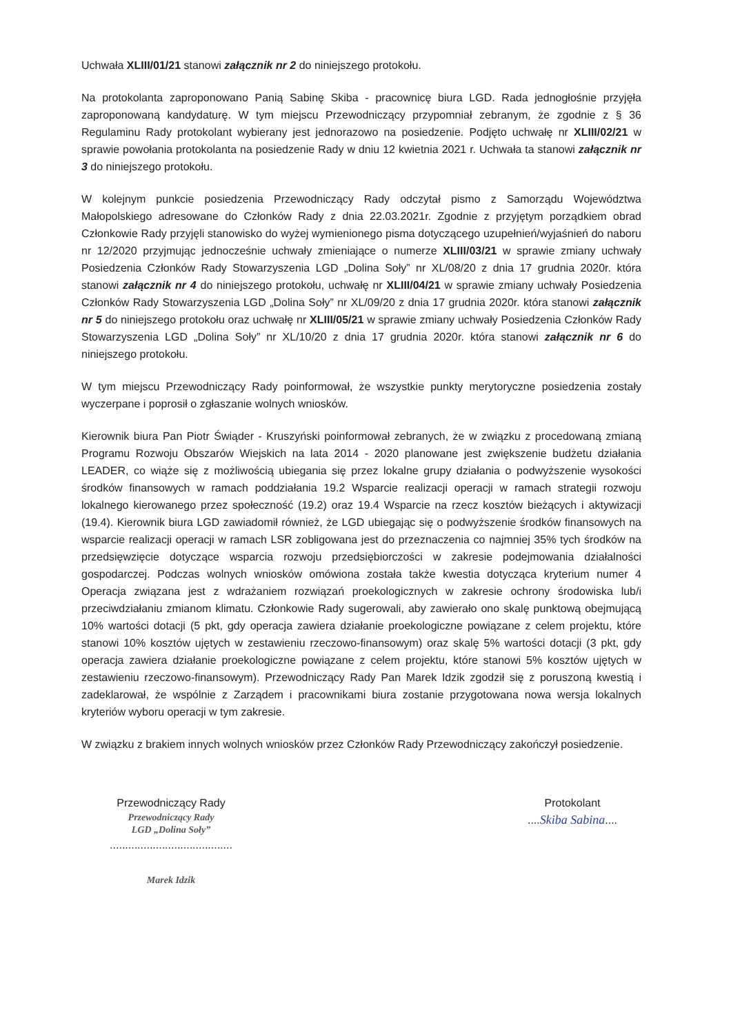Uchwała XLIII/01/21 stanowi załącznik nr 2 do niniejszego protokołu.
Na protokolanta zaproponowano Panią Sabinę Skiba - pracownicę biura LGD. Rada jednogłośnie przyjęła zaproponowaną kandydaturę. W tym miejscu Przewodniczący przypomniał zebranym, że zgodnie z § 36 Regulaminu Rady protokolant wybierany jest jednorazowo na posiedzenie. Podjęto uchwałę nr XLIII/02/21 w sprawie powołania protokolanta na posiedzenie Rady w dniu 12 kwietnia 2021 r. Uchwała ta stanowi załącznik nr 3 do niniejszego protokołu.
W kolejnym punkcie posiedzenia Przewodniczący Rady odczytał pismo z Samorządu Województwa Małopolskiego adresowane do Członków Rady z dnia 22.03.2021r. Zgodnie z przyjętym porządkiem obrad Członkowie Rady przyjęli stanowisko do wyżej wymienionego pisma dotyczącego uzupełnień/wyjaśnień do naboru nr 12/2020 przyjmując jednocześnie uchwały zmieniające o numerze XLIII/03/21 w sprawie zmiany uchwały Posiedzenia Członków Rady Stowarzyszenia LGD „Dolina Soły” nr XL/08/20 z dnia 17 grudnia 2020r. która stanowi załącznik nr 4 do niniejszego protokołu, uchwałę nr XLIII/04/21 w sprawie zmiany uchwały Posiedzenia Członków Rady Stowarzyszenia LGD „Dolina Soły” nr XL/09/20 z dnia 17 grudnia 2020r. która stanowi załącznik nr 5 do niniejszego protokołu oraz uchwałę nr XLIII/05/21 w sprawie zmiany uchwały Posiedzenia Członków Rady Stowarzyszenia LGD „Dolina Soły” nr XL/10/20 z dnia 17 grudnia 2020r. która stanowi załącznik nr 6 do niniejszego protokołu.
W tym miejscu Przewodniczący Rady poinformował, że wszystkie punkty merytoryczne posiedzenia zostały wyczerpane i poprosił o zgłaszanie wolnych wniosków.
Kierownik biura Pan Piotr Świąder - Kruszyński poinformował zebranych, że w związku z procedowaną zmianą Programu Rozwoju Obszarów Wiejskich na lata 2014 - 2020 planowane jest zwiększenie budżetu działania LEADER, co wiąże się z możliwością ubiegania się przez lokalne grupy działania o podwyższenie wysokości środków finansowych w ramach poddziałania 19.2 Wsparcie realizacji operacji w ramach strategii rozwoju lokalnego kierowanego przez społeczność (19.2) oraz 19.4 Wsparcie na rzecz kosztów bieżących i aktywizacji (19.4). Kierownik biura LGD zawiadomił również, że LGD ubiegając się o podwyższenie środków finansowych na wsparcie realizacji operacji w ramach LSR zobligowana jest do przeznaczenia co najmniej 35% tych środków na przedsięwzięcie dotyczące wsparcia rozwoju przedsiębiorczości w zakresie podejmowania działalności gospodarczej. Podczas wolnych wniosków omówiona została także kwestia dotycząca kryterium numer 4 Operacja związana jest z wdrażaniem rozwiązań proekologicznych w zakresie ochrony środowiska lub/i przeciwdziałaniu zmianom klimatu. Członkowie Rady sugerowali, aby zawierało ono skalę punktową obejmującą 10% wartości dotacji (5 pkt, gdy operacja zawiera działanie proekologiczne powiązane z celem projektu, które stanowi 10% kosztów ujętych w zestawieniu rzeczowo-finansowym) oraz skalę 5% wartości dotacji (3 pkt, gdy operacja zawiera działanie proekologiczne powiązane z celem projektu, które stanowi 5% kosztów ujętych w zestawieniu rzeczowo-finansowym). Przewodniczący Rady Pan Marek Idzik zgodził się z poruszoną kwestią i zadeklarował, że wspólnie z Zarządem i pracownikami biura zostanie przygotowana nowa wersja lokalnych kryteriów wyboru operacji w tym zakresie.
W związku z brakiem innych wolnych wniosków przez Członków Rady Przewodniczący zakończył posiedzenie.
Przewodniczący Rady
Przewodniczący Rady
LGD „Dolina Soły”
........................................
Marek Idzik
Protokolant
....Skiba Sabina....